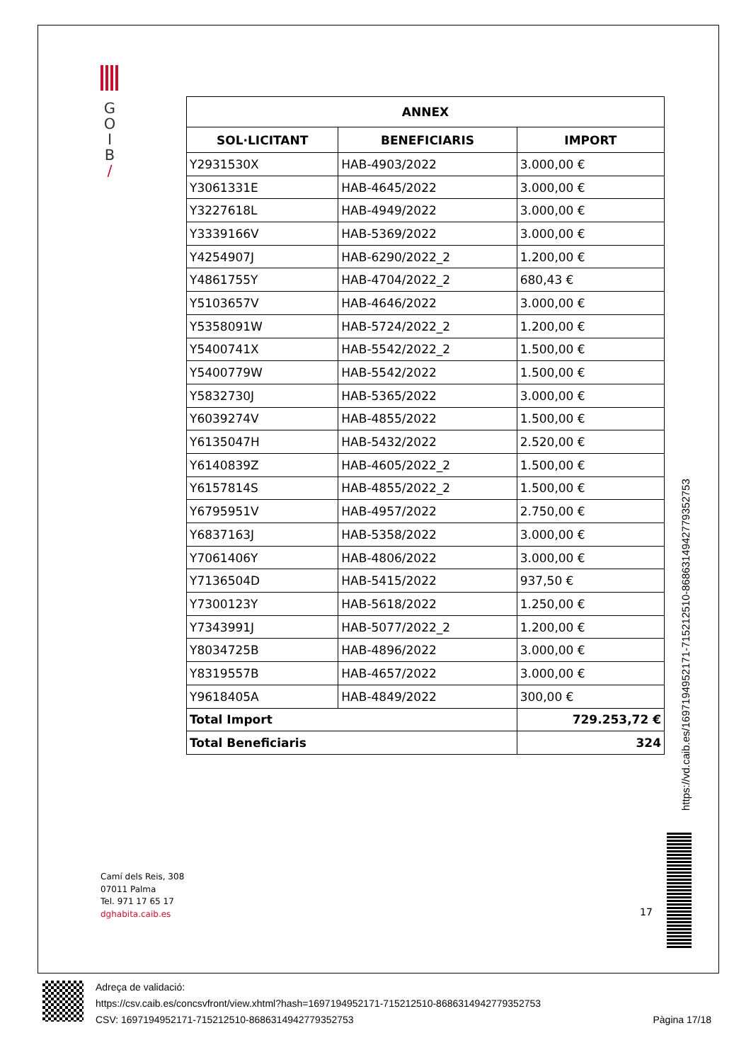G
O
I
B
/
| ANNEX | | |
| --- | --- | --- |
| SOL·LICITANT | BENEFICIARIS | IMPORT |
| Y2931530X | HAB-4903/2022 | 3.000,00 € |
| Y3061331E | HAB-4645/2022 | 3.000,00 € |
| Y3227618L | HAB-4949/2022 | 3.000,00 € |
| Y3339166V | HAB-5369/2022 | 3.000,00 € |
| Y4254907J | HAB-6290/2022_2 | 1.200,00 € |
| Y4861755Y | HAB-4704/2022_2 | 680,43 € |
| Y5103657V | HAB-4646/2022 | 3.000,00 € |
| Y5358091W | HAB-5724/2022_2 | 1.200,00 € |
| Y5400741X | HAB-5542/2022_2 | 1.500,00 € |
| Y5400779W | HAB-5542/2022 | 1.500,00 € |
| Y5832730J | HAB-5365/2022 | 3.000,00 € |
| Y6039274V | HAB-4855/2022 | 1.500,00 € |
| Y6135047H | HAB-5432/2022 | 2.520,00 € |
| Y6140839Z | HAB-4605/2022_2 | 1.500,00 € |
| Y6157814S | HAB-4855/2022_2 | 1.500,00 € |
| Y6795951V | HAB-4957/2022 | 2.750,00 € |
| Y6837163J | HAB-5358/2022 | 3.000,00 € |
| Y7061406Y | HAB-4806/2022 | 3.000,00 € |
| Y7136504D | HAB-5415/2022 | 937,50 € |
| Y7300123Y | HAB-5618/2022 | 1.250,00 € |
| Y7343991J | HAB-5077/2022_2 | 1.200,00 € |
| Y8034725B | HAB-4896/2022 | 3.000,00 € |
| Y8319557B | HAB-4657/2022 | 3.000,00 € |
| Y9618405A | HAB-4849/2022 | 300,00 € |
| Total Import | | 729.253,72 € |
| Total Beneficiaris | | 324 |
https://vd.caib.es/1697194952171-715212510-8686314942779352753
Camí dels Reis, 308
07011 Palma
Tel. 971 17 65 17
dghabita.caib.es
17
Adreça de validació:
https://csv.caib.es/concsvfront/view.xhtml?hash=1697194952171-715212510-8686314942779352753
CSV: 1697194952171-715212510-8686314942779352753 Pàgina 17/18